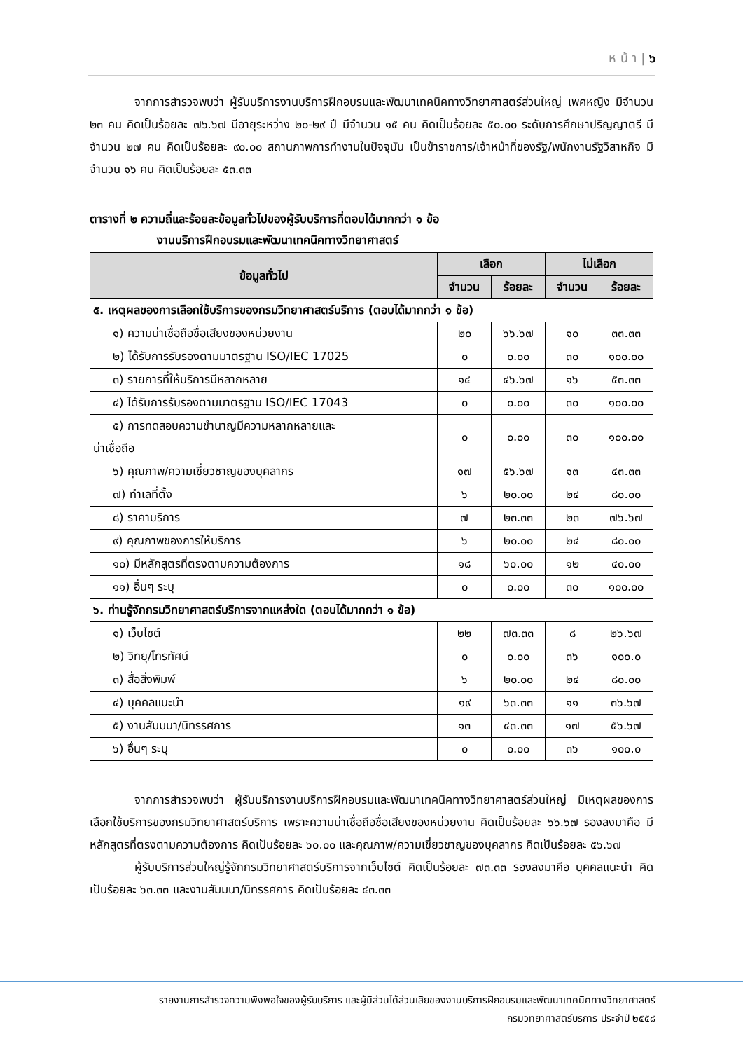ห น้ า | ๖
จากการสำรวจพบว่า ผู้รับบริการงานบริการฝึกอบรมและพัฒนาเทคนิคทางวิทยาศาสตร์ส่วนใหญ่ เพศหญิง มีจำนวน ๒๓ คน คิดเป็นร้อยละ ๗๖.๖๗ มีอายุระหว่าง ๒๐-๒๙ ปี มีจำนวน ๑๕ คน คิดเป็นร้อยละ ๕๐.๐๐ ระดับการศึกษาปริญญาตรี มีจำนวน ๒๗ คน คิดเป็นร้อยละ ๙๐.๐๐ สถานภาพการทำงานในปัจจุบัน เป็นข้าราชการ/เจ้าหน้าที่ของรัฐ/พนักงานรัฐวิสาหกิจ มีจำนวน ๑๖ คน คิดเป็นร้อยละ ๕๓.๓๓
ตารางที่ ๒ ความถี่และร้อยละข้อมูลทั่วไปของผู้รับบริการที่ตอบได้มากกว่า ๑ ข้อ
งานบริการฝึกอบรมและพัฒนาเทคนิคทางวิทยาศาสตร์
| ข้อมูลทั่วไป | เลือก | | ไม่เลือก | |
| --- | --- | --- | --- | --- |
| | จำนวน | ร้อยละ | จำนวน | ร้อยละ |
| ๕. เหตุผลของการเลือกใช้บริการของกรมวิทยาศาสตร์บริการ (ตอบได้มากกว่า ๑ ข้อ) | | | | |
| ๑) ความน่าเชื่อถือชื่อเสียงของหน่วยงาน | ๒๐ | ๖๖.๖๗ | ๑๐ | ๓๓.๓๓ |
| ๒) ได้รับการรับรองตามมาตรฐาน ISO/IEC 17025 | ๐ | ๐.๐๐ | ๓๐ | ๑๐๐.๐๐ |
| ๓) รายการที่ให้บริการมีหลากหลาย | ๑๔ | ๔๖.๖๗ | ๑๖ | ๕๓.๓๓ |
| ๔) ได้รับการรับรองตามมาตรฐาน ISO/IEC 17043 | ๐ | ๐.๐๐ | ๓๐ | ๑๐๐.๐๐ |
| ๕) การทดสอบความชำนาญมีความหลากหลายและ น่าเชื่อถือ | ๐ | ๐.๐๐ | ๓๐ | ๑๐๐.๐๐ |
| ๖) คุณภาพ/ความเชี่ยวชาญของบุคลากร | ๑๗ | ๕๖.๖๗ | ๑๓ | ๔๓.๓๓ |
| ๗) ทำเลที่ตั้ง | ๖ | ๒๐.๐๐ | ๒๔ | ๘๐.๐๐ |
| ๘) ราคาบริการ | ๗ | ๒๓.๓๓ | ๒๓ | ๗๖.๖๗ |
| ๙) คุณภาพของการให้บริการ | ๖ | ๒๐.๐๐ | ๒๔ | ๘๐.๐๐ |
| ๑๐) มีหลักสูตรที่ตรงตามความต้องการ | ๑๘ | ๖๐.๐๐ | ๑๒ | ๔๐.๐๐ |
| ๑๑) อื่นๆ ระบุ | ๐ | ๐.๐๐ | ๓๐ | ๑๐๐.๐๐ |
| ๖. ท่านรู้จักกรมวิทยาศาสตร์บริการจากแหล่งใด (ตอบได้มากกว่า ๑ ข้อ) | | | | |
| ๑) เว็บไซต์ | ๒๒ | ๗๓.๓๓ | ๘ | ๒๖.๖๗ |
| ๒) วิทยุ/โทรทัศน์ | ๐ | ๐.๐๐ | ๓๖ | ๑๐๐.๐ |
| ๓) สื่อสิ่งพิมพ์ | ๖ | ๒๐.๐๐ | ๒๔ | ๘๐.๐๐ |
| ๔) บุคคลแนะนำ | ๑๙ | ๖๓.๓๓ | ๑๑ | ๓๖.๖๗ |
| ๕) งานสัมมนา/นิทรรศการ | ๑๓ | ๔๓.๓๓ | ๑๗ | ๕๖.๖๗ |
| ๖) อื่นๆ ระบุ | ๐ | ๐.๐๐ | ๓๖ | ๑๐๐.๐ |
จากการสำรวจพบว่า ผู้รับบริการงานบริการฝึกอบรมและพัฒนาเทคนิคทางวิทยาศาสตร์ส่วนใหญ่ มีเหตุผลของการเลือกใช้บริการของกรมวิทยาศาสตร์บริการ เพราะความน่าเชื่อถือชื่อเสียงของหน่วยงาน คิดเป็นร้อยละ ๖๖.๖๗ รองลงมาคือ มีหลักสูตรที่ตรงตามความต้องการ คิดเป็นร้อยละ ๖๐.๐๐ และคุณภาพ/ความเชี่ยวชาญของบุคลากร คิดเป็นร้อยละ ๕๖.๖๗
ผู้รับบริการส่วนใหญ่รู้จักกรมวิทยาศาสตร์บริการจากเว็บไซต์ คิดเป็นร้อยละ ๗๓.๓๓ รองลงมาคือ บุคคลแนะนำ คิดเป็นร้อยละ ๖๓.๓๓ และงานสัมมนา/นิทรรศการ คิดเป็นร้อยละ ๔๓.๓๓
รายงานการสำรวจความพึงพอใจของผู้รับบริการ และผู้มีส่วนได้ส่วนเสียของงานบริการฝึกอบรมและพัฒนาเทคนิคทางวิทยาศาสตร์
กรมวิทยาศาสตร์บริการ ประจำปี ๒๕๕๘